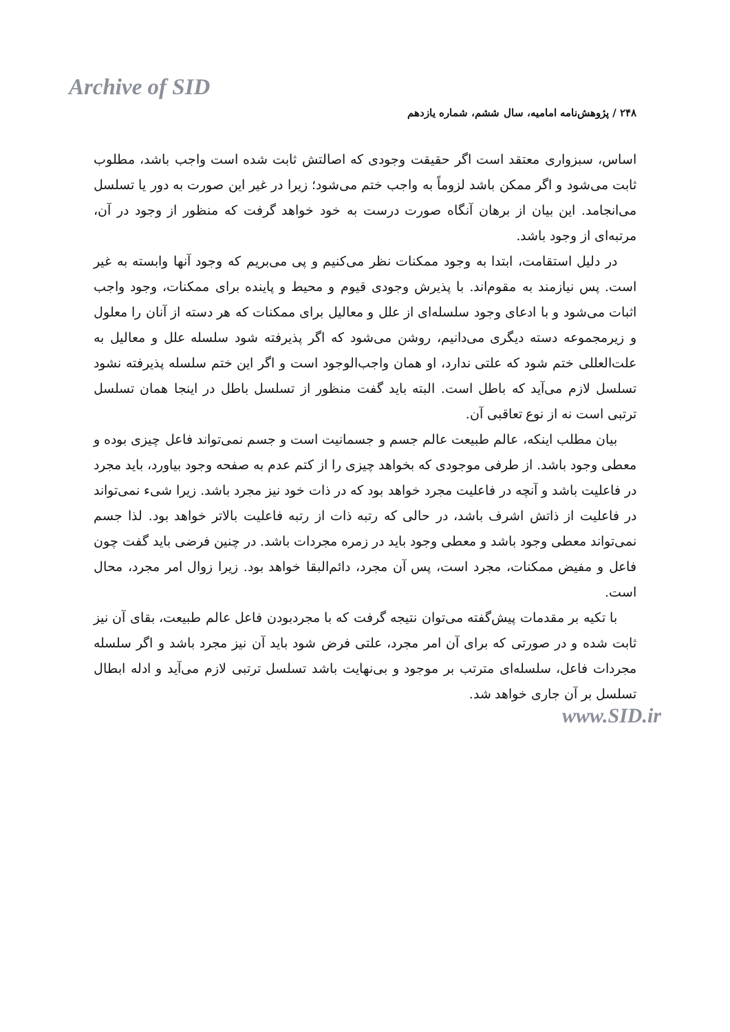Archive of SID
۲۴۸ / پژوهش‌نامه امامیه، سال ششم، شماره یازدهم
اساس، سبزواری معتقد است اگر حقیقت وجودی که اصالتش ثابت شده است واجب باشد، مطلوب ثابت می‌شود و اگر ممکن باشد لزوماً به واجب ختم می‌شود؛ زیرا در غیر این صورت به دور یا تسلسل می‌انجامد. این بیان از برهان آنگاه صورت درست به خود خواهد گرفت که منظور از وجود در آن، مرتبه‌ای از وجود باشد.
در دلیل استقامت، ابتدا به وجود ممکنات نظر می‌کنیم و پی می‌بریم که وجود آنها وابسته به غیر است. پس نیازمند به مقوم‌اند. با پذیرش وجودی قیوم و محیط و پاینده برای ممکنات، وجود واجب اثبات می‌شود و با ادعای وجود سلسله‌ای از علل و معالیل برای ممکنات که هر دسته از آنان را معلول و زیرمجموعه دسته دیگری می‌دانیم، روشن می‌شود که اگر پذیرفته شود سلسله علل و معالیل به علت‌العللی ختم شود که علتی ندارد، او همان واجب‌الوجود است و اگر این ختم سلسله پذیرفته نشود تسلسل لازم می‌آید که باطل است. البته باید گفت منظور از تسلسل باطل در اینجا همان تسلسل ترتبی است نه از نوع تعاقبی آن.
بیان مطلب اینکه، عالم طبیعت عالم جسم و جسمانیت است و جسم نمی‌تواند فاعل چیزی بوده و معطی وجود باشد. از طرفی موجودی که بخواهد چیزی را از کتم عدم به صفحه وجود بیاورد، باید مجرد در فاعلیت باشد و آنچه در فاعلیت مجرد خواهد بود که در ذات خود نیز مجرد باشد. زیرا شیء نمی‌تواند در فاعلیت از ذاتش اشرف باشد، در حالی که رتبه ذات از رتبه فاعلیت بالاتر خواهد بود. لذا جسم نمی‌تواند معطی وجود باشد و معطی وجود باید در زمره مجردات باشد. در چنین فرضی باید گفت چون فاعل و مفیض ممکنات، مجرد است، پس آن مجرد، دائم‌البقا خواهد بود. زیرا زوال امر مجرد، محال است.
با تکیه بر مقدمات پیش‌گفته می‌توان نتیجه گرفت که با مجردبودن فاعل عالم طبیعت، بقای آن نیز ثابت شده و در صورتی که برای آن امر مجرد، علتی فرض شود باید آن نیز مجرد باشد و اگر سلسله مجردات فاعل، سلسله‌ای مترتب بر موجود و بی‌نهایت باشد تسلسل ترتبی لازم می‌آید و ادله ابطال تسلسل بر آن جاری خواهد شد.
www.SID.ir